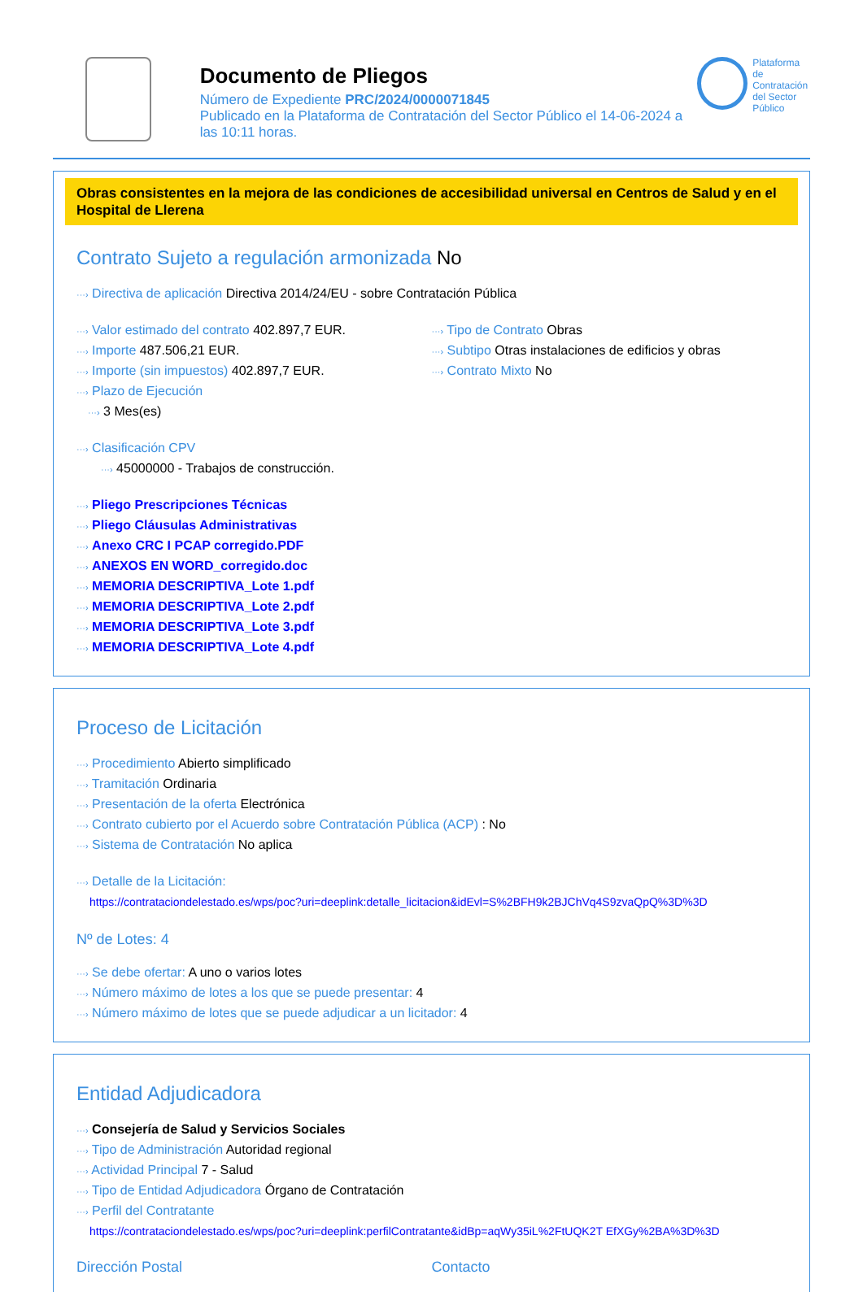Documento de Pliegos
Número de Expediente PRC/2024/0000071845
Publicado en la Plataforma de Contratación del Sector Público el 14-06-2024 a las 10:11 horas.
Plataforma de
Contratación
del Sector
Público
Obras consistentes en la mejora de las condiciones de accesibilidad universal en Centros de Salud y en el Hospital de Llerena
Contrato Sujeto a regulación armonizada No
···› Directiva de aplicación Directiva 2014/24/EU - sobre Contratación Pública
···› Valor estimado del contrato 402.897,7 EUR.
···› Importe 487.506,21 EUR.
···› Importe (sin impuestos) 402.897,7 EUR.
···› Plazo de Ejecución
···› 3 Mes(es)
···› Tipo de Contrato Obras
···› Subtipo Otras instalaciones de edificios y obras
···› Contrato Mixto No
···› Clasificación CPV
···› 45000000 - Trabajos de construcción.
···› Pliego Prescripciones Técnicas
···› Pliego Cláusulas Administrativas
···› Anexo CRC I PCAP corregido.PDF
···› ANEXOS EN WORD_corregido.doc
···› MEMORIA DESCRIPTIVA_Lote 1.pdf
···› MEMORIA DESCRIPTIVA_Lote 2.pdf
···› MEMORIA DESCRIPTIVA_Lote 3.pdf
···› MEMORIA DESCRIPTIVA_Lote 4.pdf
Proceso de Licitación
···› Procedimiento Abierto simplificado
···› Tramitación Ordinaria
···› Presentación de la oferta Electrónica
···› Contrato cubierto por el Acuerdo sobre Contratación Pública (ACP) : No
···› Sistema de Contratación No aplica
···› Detalle de la Licitación:
https://contrataciondelestado.es/wps/poc?uri=deeplink:detalle_licitacion&idEvl=S%2BFH9k2BJChVq4S9zvaQpQ%3D%3D
Nº de Lotes: 4
···› Se debe ofertar: A uno o varios lotes
···› Número máximo de lotes a los que se puede presentar: 4
···› Número máximo de lotes que se puede adjudicar a un licitador: 4
Entidad Adjudicadora
···› Consejería de Salud y Servicios Sociales
···› Tipo de Administración Autoridad regional
···› Actividad Principal 7 - Salud
···› Tipo de Entidad Adjudicadora Órgano de Contratación
···› Perfil del Contratante
https://contrataciondelestado.es/wps/poc?uri=deeplink:perfilContratante&idBp=aqWy35iL%2FtUQK2T EfXGy%2BA%3D%3D
Dirección Postal Contacto